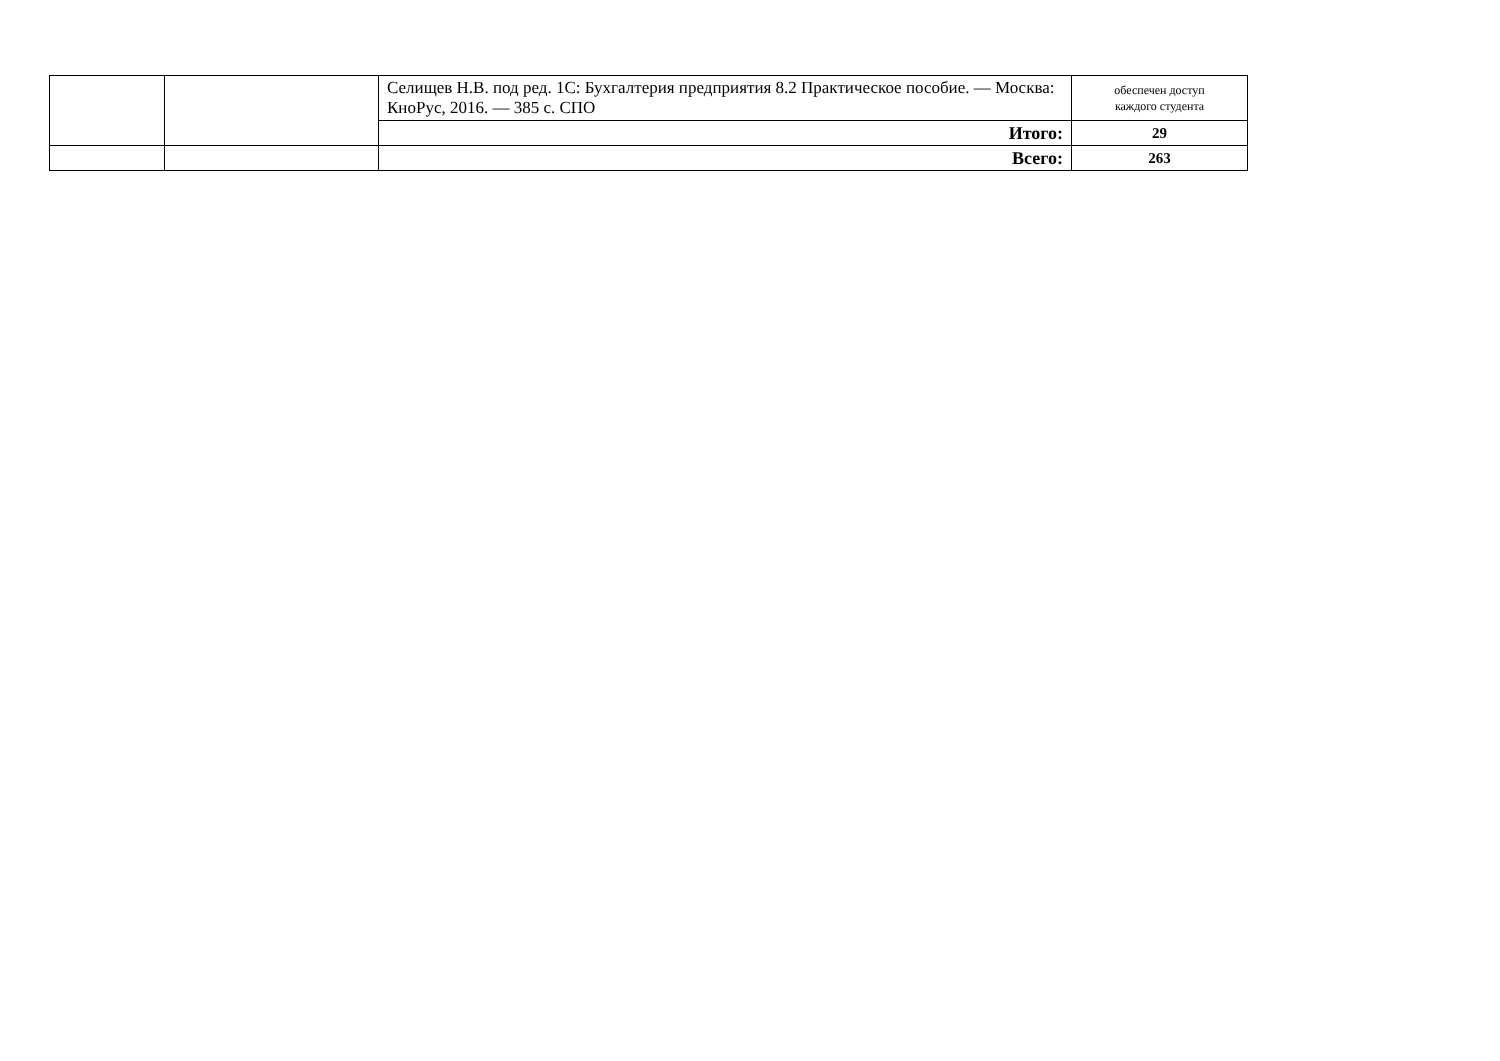| | | Селищев Н.В. под ред. 1С: Бухгалтерия предприятия 8.2 Практическое пособие. — Москва: КноРус, 2016. — 385 с. СПО | обеспечен доступ каждого студента |
| | | Итого: | 29 |
| | | Всего: | 263 |